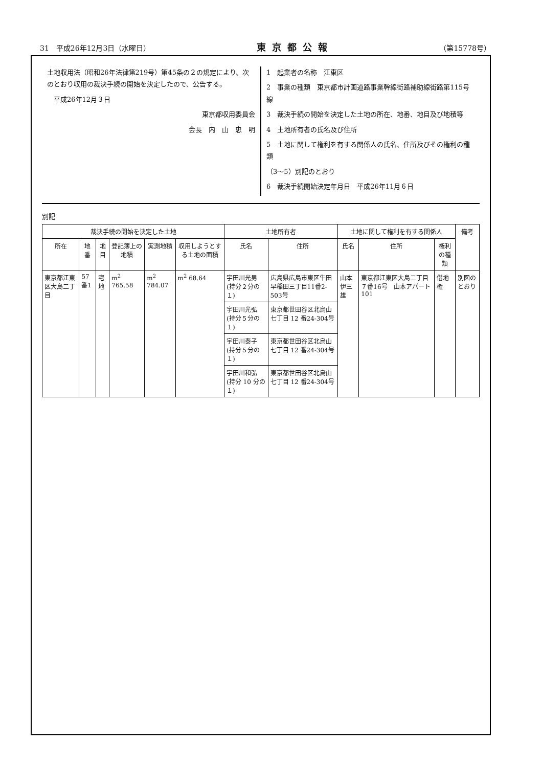31　平成26年12月3日（水曜日） 東京都公報 （第15778号）
土地収用法（昭和26年法律第219号）第45条の２の規定により、次のとおり収用の裁決手続の開始を決定したので、公告する。
　平成26年12月３日
東京都収用委員会
会長　内　山　忠　明
1　起業者の名称　江東区
2　事業の種類　東京都市計画道路事業幹線街路補助線街路第115号線
3　裁決手続の開始を決定した土地の所在、地番、地目及び地積等
4　土地所有者の氏名及び住所
5　土地に関して権利を有する関係人の氏名、住所及びその権利の種類
（3〜5）別記のとおり
6　裁決手続開始決定年月日　平成26年11月６日
別記
| 裁決手続の開始を決定した土地 | | | | | | 土地所有者 | | 土地に関して権利を有する関係人 | | | 備考 |
| --- | --- | --- | --- | --- | --- | --- | --- | --- | --- | --- | --- |
| 所在 | 地番 | 地目 | 登記簿上の地積 | 実測地積 | 収用しようとする土地の面積 | 氏名 | 住所 | 氏名 | 住所 | 権利の種類 | |
| 東京都江東区大島二丁目 | 57番1 | 宅地 | m<sup>2</sup> 765.58 | m<sup>2</sup> 784.07 | m<sup>2</sup> 68.64 | 宇田川光男 (持分２分の１) | 広島県広島市東区牛田早稲田三丁目11番2-503号 | 山本伊三雄 | 東京都江東区大島二丁目７番16号 山本アパート101 | 借地権 | 別図のとおり |
| | | | | | | 宇田川光弘 (持分５分の１) | 東京都世田谷区北烏山七丁目 12 番24-304号 | | | | |
| | | | | | | 宇田川泰子 (持分５分の１) | 東京都世田谷区北烏山七丁目 12 番24-304号 | | | | |
| | | | | | | 宇田川和弘 (持分 10 分の１) | 東京都世田谷区北烏山七丁目 12 番24-304号 | | | | |